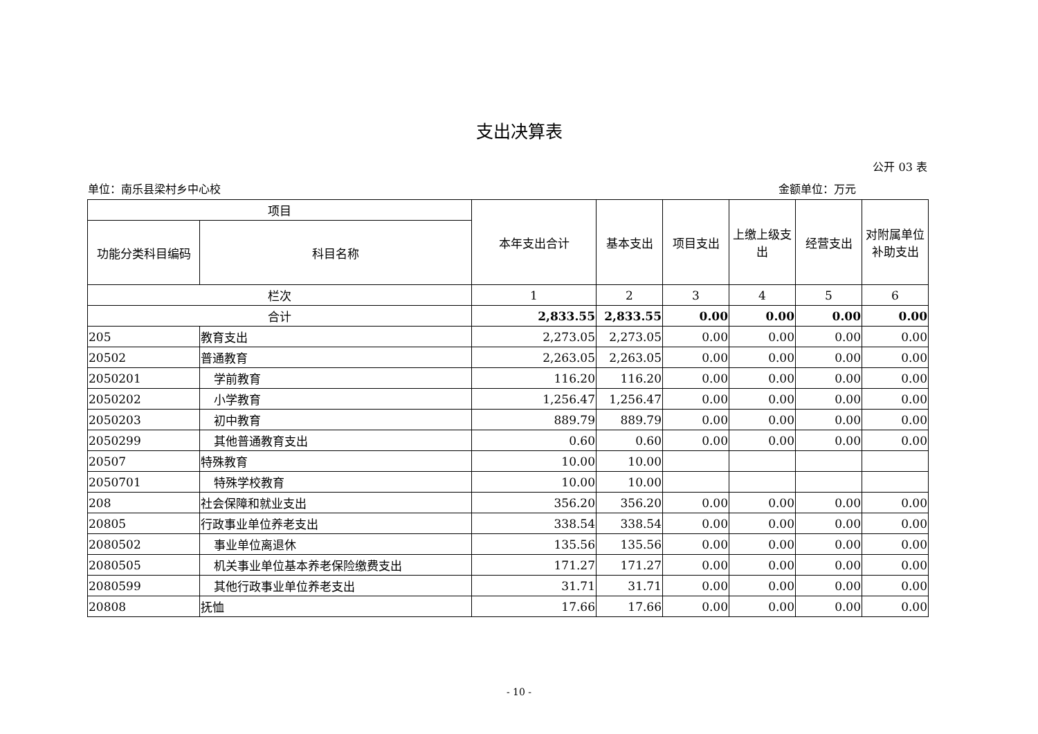支出决算表
公开 03 表
单位：南乐县梁村乡中心校 金额单位：万元
| 项目 | | 本年支出合计 | 基本支出 | 项目支出 | 上缴上级支出 | 经营支出 | 对附属单位补助支出 |
| --- | --- | --- | --- | --- | --- | --- | --- |
| 功能分类科目编码 | 科目名称 | | | | | | |
| 栏次 | | 1 | 2 | 3 | 4 | 5 | 6 |
| 合计 | | 2,833.55 | 2,833.55 | 0.00 | 0.00 | 0.00 | 0.00 |
| 205 | 教育支出 | 2,273.05 | 2,273.05 | 0.00 | 0.00 | 0.00 | 0.00 |
| 20502 | 普通教育 | 2,263.05 | 2,263.05 | 0.00 | 0.00 | 0.00 | 0.00 |
| 2050201 | 学前教育 | 116.20 | 116.20 | 0.00 | 0.00 | 0.00 | 0.00 |
| 2050202 | 小学教育 | 1,256.47 | 1,256.47 | 0.00 | 0.00 | 0.00 | 0.00 |
| 2050203 | 初中教育 | 889.79 | 889.79 | 0.00 | 0.00 | 0.00 | 0.00 |
| 2050299 | 其他普通教育支出 | 0.60 | 0.60 | 0.00 | 0.00 | 0.00 | 0.00 |
| 20507 | 特殊教育 | 10.00 | 10.00 | | | | |
| 2050701 | 特殊学校教育 | 10.00 | 10.00 | | | | |
| 208 | 社会保障和就业支出 | 356.20 | 356.20 | 0.00 | 0.00 | 0.00 | 0.00 |
| 20805 | 行政事业单位养老支出 | 338.54 | 338.54 | 0.00 | 0.00 | 0.00 | 0.00 |
| 2080502 | 事业单位离退休 | 135.56 | 135.56 | 0.00 | 0.00 | 0.00 | 0.00 |
| 2080505 | 机关事业单位基本养老保险缴费支出 | 171.27 | 171.27 | 0.00 | 0.00 | 0.00 | 0.00 |
| 2080599 | 其他行政事业单位养老支出 | 31.71 | 31.71 | 0.00 | 0.00 | 0.00 | 0.00 |
| 20808 | 抚恤 | 17.66 | 17.66 | 0.00 | 0.00 | 0.00 | 0.00 |
- 10 -